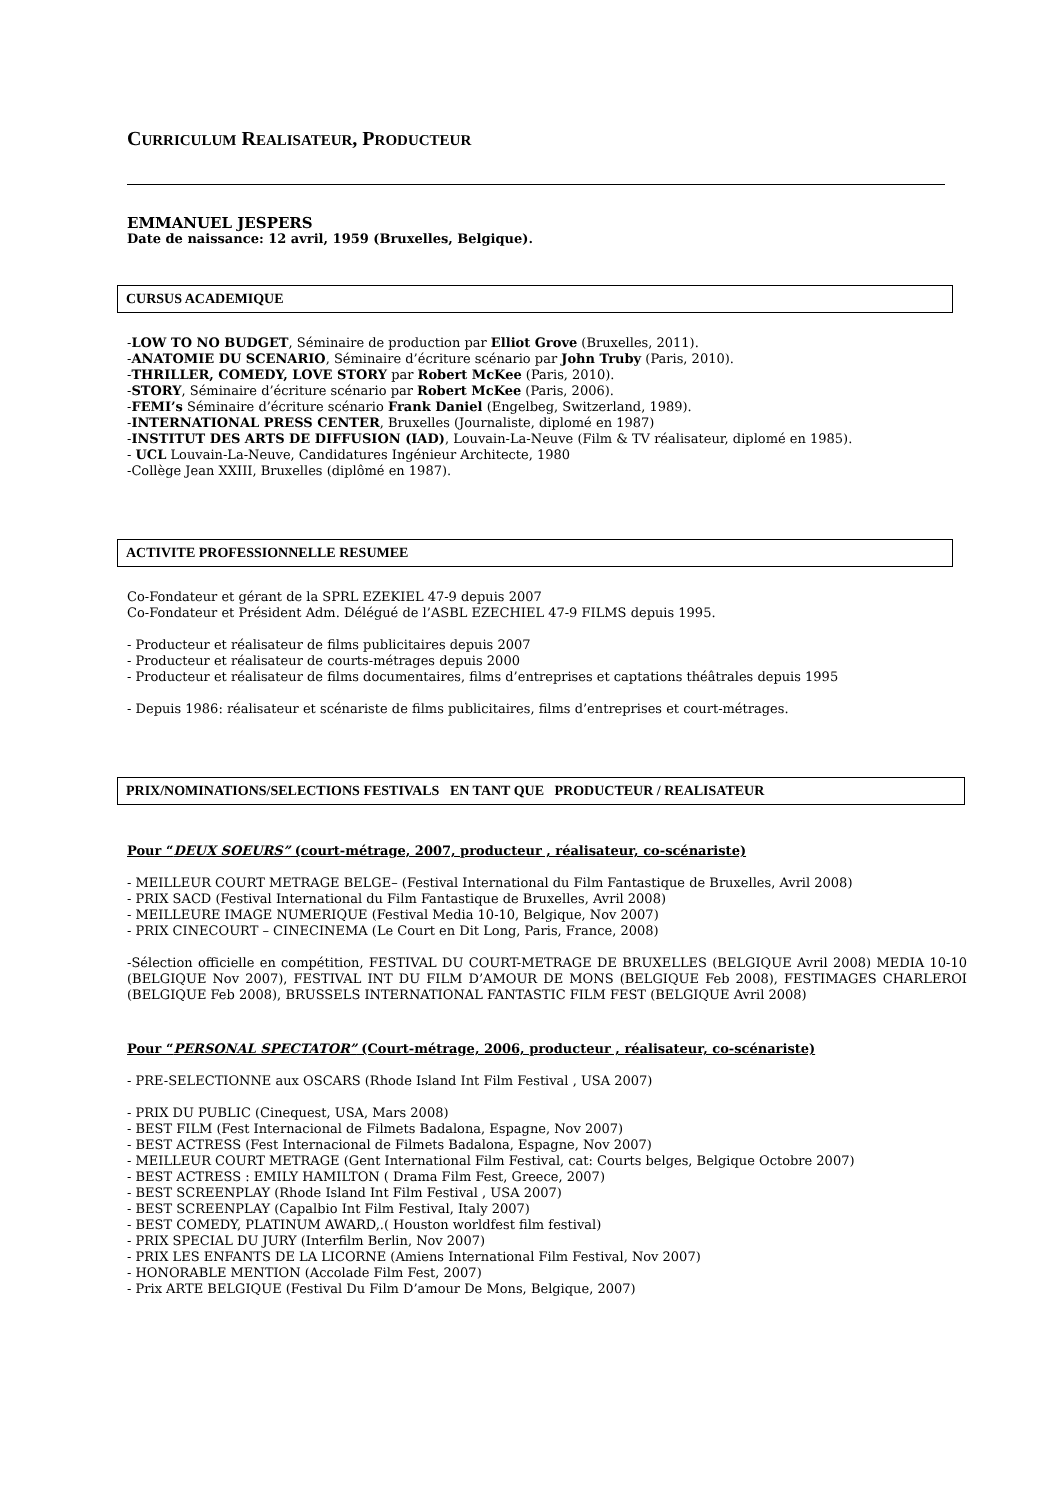CURRICULUM REALISATEUR, PRODUCTEUR
EMMANUEL JESPERS
Date de naissance: 12 avril, 1959 (Bruxelles, Belgique).
CURSUS ACADEMIQUE
-LOW TO NO BUDGET, Séminaire de production par Elliot Grove (Bruxelles, 2011).
-ANATOMIE DU SCENARIO, Séminaire d’écriture scénario par John Truby (Paris, 2010).
-THRILLER, COMEDY, LOVE STORY par Robert McKee (Paris, 2010).
-STORY, Séminaire d’écriture scénario par Robert McKee (Paris, 2006).
-FEMI’s Séminaire d’écriture scénario Frank Daniel (Engelbeg, Switzerland, 1989).
-INTERNATIONAL PRESS CENTER, Bruxelles (Journaliste, diplomé en 1987)
-INSTITUT DES ARTS DE DIFFUSION (IAD), Louvain-La-Neuve (Film & TV réalisateur, diplomé en 1985).
- UCL Louvain-La-Neuve, Candidatures Ingénieur Architecte, 1980
-Collège Jean XXIII, Bruxelles (diplômé en 1987).
ACTIVITE PROFESSIONNELLE RESUMEE
Co-Fondateur et gérant de la SPRL EZEKIEL 47-9 depuis 2007
Co-Fondateur et Président Adm. Délégué de l’ASBL EZECHIEL 47-9 FILMS depuis 1995.
- Producteur et réalisateur de films publicitaires depuis 2007
- Producteur et réalisateur de courts-métrages depuis 2000
- Producteur et réalisateur de films documentaires, films d’entreprises et captations théâtrales depuis 1995
- Depuis 1986: réalisateur et scénariste de films publicitaires, films d’entreprises et court-métrages.
PRIX/NOMINATIONS/SELECTIONS FESTIVALS EN TANT QUE PRODUCTEUR / REALISATEUR
Pour “DEUX SOEURS” (court-métrage, 2007, producteur , réalisateur, co-scénariste)
- MEILLEUR COURT METRAGE BELGE– (Festival International du Film Fantastique de Bruxelles, Avril 2008)
- PRIX SACD (Festival International du Film Fantastique de Bruxelles, Avril 2008)
- MEILLEURE IMAGE NUMERIQUE (Festival Media 10-10, Belgique, Nov 2007)
- PRIX CINECOURT – CINECINEMA (Le Court en Dit Long, Paris, France, 2008)
-Sélection officielle en compétition, FESTIVAL DU COURT-METRAGE DE BRUXELLES (BELGIQUE Avril 2008) MEDIA 10-10 (BELGIQUE Nov 2007), FESTIVAL INT DU FILM D’AMOUR DE MONS (BELGIQUE Feb 2008), FESTIMAGES CHARLEROI (BELGIQUE Feb 2008), BRUSSELS INTERNATIONAL FANTASTIC FILM FEST (BELGIQUE Avril 2008)
Pour “PERSONAL SPECTATOR” (Court-métrage, 2006, producteur , réalisateur, co-scénariste)
- PRE-SELECTIONNE aux OSCARS (Rhode Island Int Film Festival , USA 2007)
- PRIX DU PUBLIC (Cinequest, USA, Mars 2008)
- BEST FILM (Fest Internacional de Filmets Badalona, Espagne, Nov 2007)
- BEST ACTRESS (Fest Internacional de Filmets Badalona, Espagne, Nov 2007)
- MEILLEUR COURT METRAGE (Gent International Film Festival, cat: Courts belges, Belgique Octobre 2007)
- BEST ACTRESS : EMILY HAMILTON ( Drama Film Fest, Greece, 2007)
- BEST SCREENPLAY (Rhode Island Int Film Festival , USA 2007)
- BEST SCREENPLAY (Capalbio Int Film Festival, Italy 2007)
- BEST COMEDY, PLATINUM AWARD,.( Houston worldfest film festival)
- PRIX SPECIAL DU JURY (Interfilm Berlin, Nov 2007)
- PRIX LES ENFANTS DE LA LICORNE (Amiens International Film Festival, Nov 2007)
- HONORABLE MENTION (Accolade Film Fest, 2007)
- Prix ARTE BELGIQUE (Festival Du Film D’amour De Mons, Belgique, 2007)